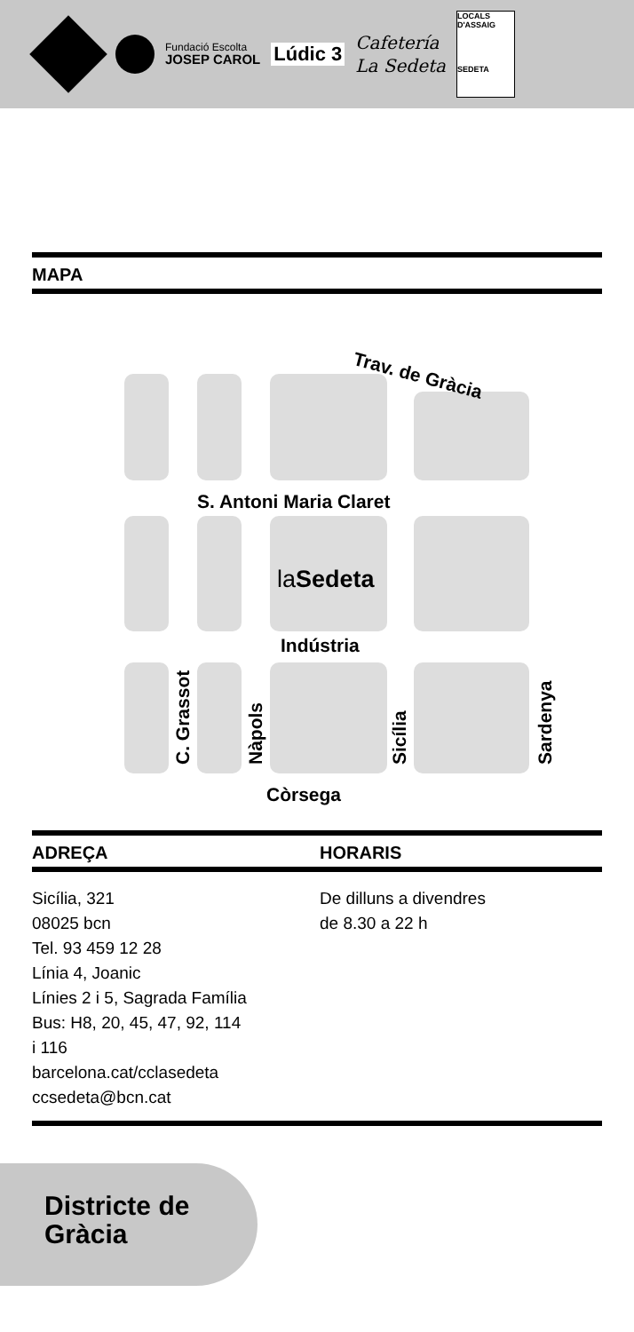Fundació Escolta
JOSEP CAROL
Lúdic 3
Cafetería
La Sedeta
LOCALS D'ASSAIG
SEDETA
MAPA
Trav. de Gràcia
S. Antoni Maria Claret
la Sedeta
Indústria
C. Grassot Nàpols Sicília Sardenya
Còrsega
ADREÇA HORARIS
Sicília, 321
08025 bcn
Tel. 93 459 12 28
Línia 4, Joanic
Línies 2 i 5, Sagrada Família
Bus: H8, 20, 45, 47, 92, 114
i 116
barcelona.cat/cclasedeta
ccsedeta@bcn.cat
De dilluns a divendres
de 8.30 a 22 h
Districte de
Gràcia